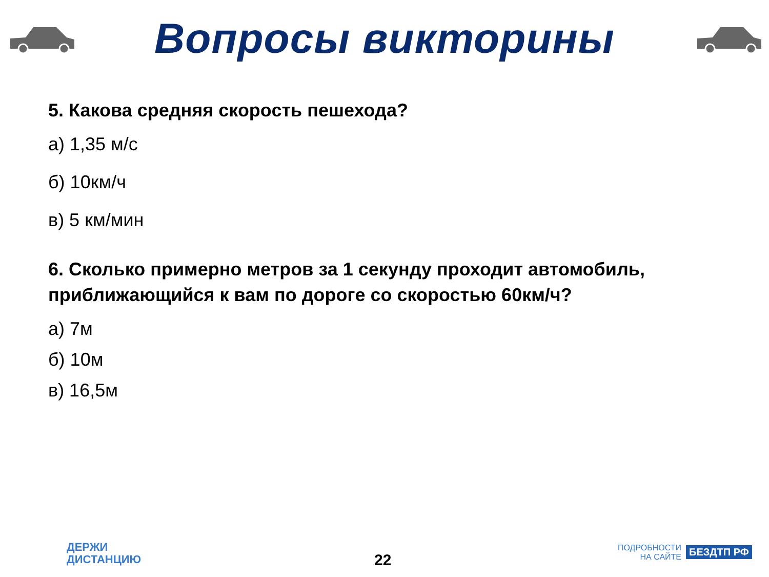Вопросы викторины
5. Какова средняя скорость пешехода?
а) 1,35 м/с
б) 10км/ч
в) 5 км/мин
6. Сколько примерно метров за 1 секунду проходит автомобиль, приближающийся к вам по дороге со скоростью 60км/ч?
а) 7м
б) 10м
в) 16,5м
ДЕРЖИ
ДИСТАНЦИЮ
22
ПОДРОБНОСТИ
НА САЙТЕ
БЕЗДТП РФ